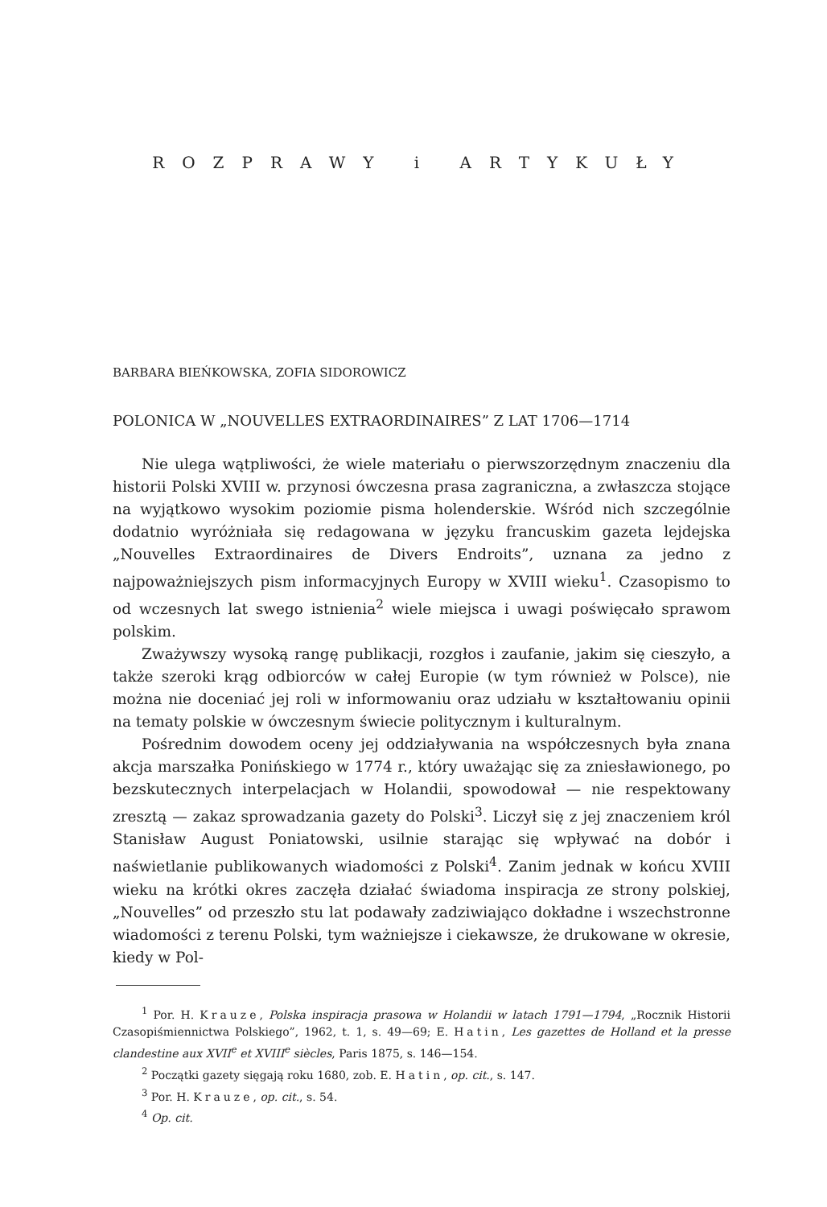ROZPRAWY i ARTYKUŁY
BARBARA BIEŃKOWSKA, ZOFIA SIDOROWICZ
POLONICA W „NOUVELLES EXTRAORDINAIRES” Z LAT 1706—1714
Nie ulega wątpliwości, że wiele materiału o pierwszorzędnym znaczeniu dla historii Polski XVIII w. przynosi ówczesna prasa zagraniczna, a zwłaszcza stojące na wyjątkowo wysokim poziomie pisma holenderskie. Wśród nich szczególnie dodatnio wyróżniała się redagowana w języku francuskim gazeta lejdejska „Nouvelles Extraordinaires de Divers Endroits”, uznana za jedno z najpoważniejszych pism informacyjnych Europy w XVIII wieku<sup>1</sup>. Czasopismo to od wczesnych lat swego istnienia<sup>2</sup> wiele miejsca i uwagi poświęcało sprawom polskim.
Zważywszy wysoką rangę publikacji, rozgłos i zaufanie, jakim się cieszyło, a także szeroki krąg odbiorców w całej Europie (w tym również w Polsce), nie można nie doceniać jej roli w informowaniu oraz udziału w kształtowaniu opinii na tematy polskie w ówczesnym świecie politycznym i kulturalnym.
Pośrednim dowodem oceny jej oddziaływania na współczesnych była znana akcja marszałka Ponińskiego w 1774 r., który uważając się za zniesławionego, po bezskutecznych interpelacjach w Holandii, spowodował — nie respektowany zresztą — zakaz sprowadzania gazety do Polski<sup>3</sup>. Liczył się z jej znaczeniem król Stanisław August Poniatowski, usilnie starając się wpływać na dobór i naświetlanie publikowanych wiadomości z Polski<sup>4</sup>. Zanim jednak w końcu XVIII wieku na krótki okres zaczęła działać świadoma inspiracja ze strony polskiej, „Nouvelles” od przeszło stu lat podawały zadziwiająco dokładne i wszechstronne wiadomości z terenu Polski, tym ważniejsze i ciekawsze, że drukowane w okresie, kiedy w Pol-
<sup>1</sup> Por. H. Krauze, Polska inspiracja prasowa w Holandii w latach 1791—1794, „Rocznik Historii Czasopiśmiennictwa Polskiego”, 1962, t. 1, s. 49—69; E. Hatin, Les gazettes de Holland et la presse clandestine aux XVII<sup>e</sup> et XVIII<sup>e</sup> siècles, Paris 1875, s. 146—154.
<sup>2</sup> Początki gazety sięgają roku 1680, zob. E. Hatin, op. cit., s. 147.
<sup>3</sup> Por. H. Krauze, op. cit., s. 54.
<sup>4</sup> Op. cit.